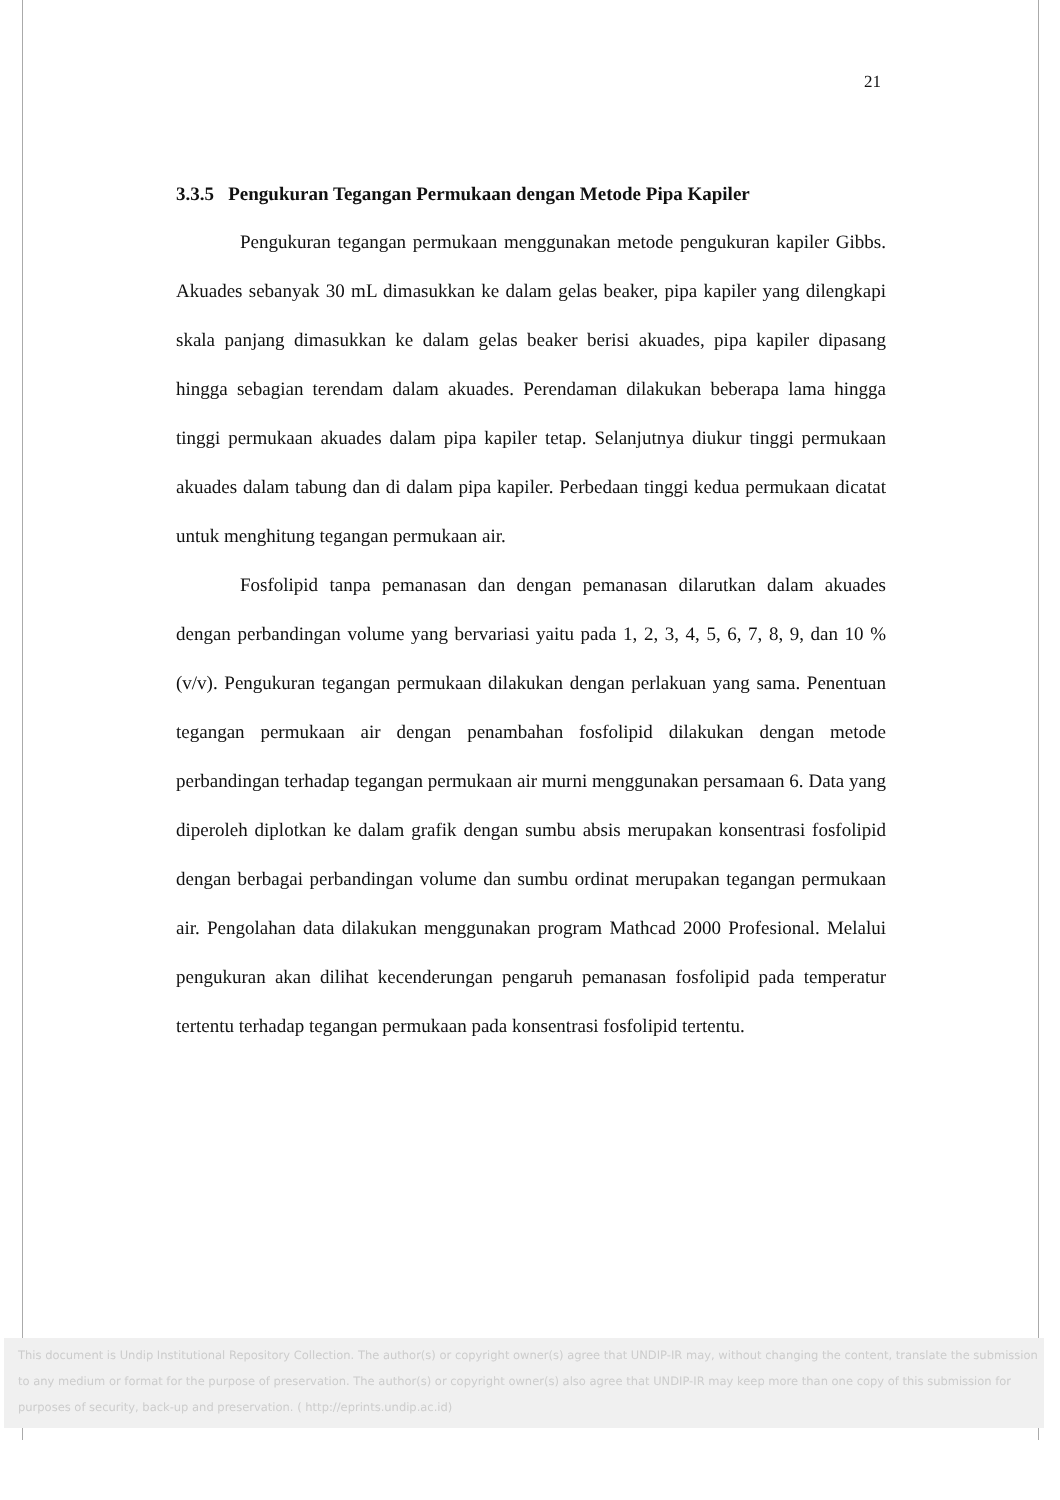21
3.3.5 Pengukuran Tegangan Permukaan dengan Metode Pipa Kapiler
Pengukuran tegangan permukaan menggunakan metode pengukuran kapiler Gibbs. Akuades sebanyak 30 mL dimasukkan ke dalam gelas beaker, pipa kapiler yang dilengkapi skala panjang dimasukkan ke dalam gelas beaker berisi akuades, pipa kapiler dipasang hingga sebagian terendam dalam akuades. Perendaman dilakukan beberapa lama hingga tinggi permukaan akuades dalam pipa kapiler tetap. Selanjutnya diukur tinggi permukaan akuades dalam tabung dan di dalam pipa kapiler. Perbedaan tinggi kedua permukaan dicatat untuk menghitung tegangan permukaan air.
Fosfolipid tanpa pemanasan dan dengan pemanasan dilarutkan dalam akuades dengan perbandingan volume yang bervariasi yaitu pada 1, 2, 3, 4, 5, 6, 7, 8, 9, dan 10 % (v/v). Pengukuran tegangan permukaan dilakukan dengan perlakuan yang sama. Penentuan tegangan permukaan air dengan penambahan fosfolipid dilakukan dengan metode perbandingan terhadap tegangan permukaan air murni menggunakan persamaan 6. Data yang diperoleh diplotkan ke dalam grafik dengan sumbu absis merupakan konsentrasi fosfolipid dengan berbagai perbandingan volume dan sumbu ordinat merupakan tegangan permukaan air. Pengolahan data dilakukan menggunakan program Mathcad 2000 Profesional. Melalui pengukuran akan dilihat kecenderungan pengaruh pemanasan fosfolipid pada temperatur tertentu terhadap tegangan permukaan pada konsentrasi fosfolipid tertentu.
This document is Undip Institutional Repository Collection. The author(s) or copyright owner(s) agree that UNDIP-IR may, without changing the content, translate the submission to any medium or format for the purpose of preservation. The author(s) or copyright owner(s) also agree that UNDIP-IR may keep more than one copy of this submission for purposes of security, back-up and preservation. ( http://eprints.undip.ac.id)